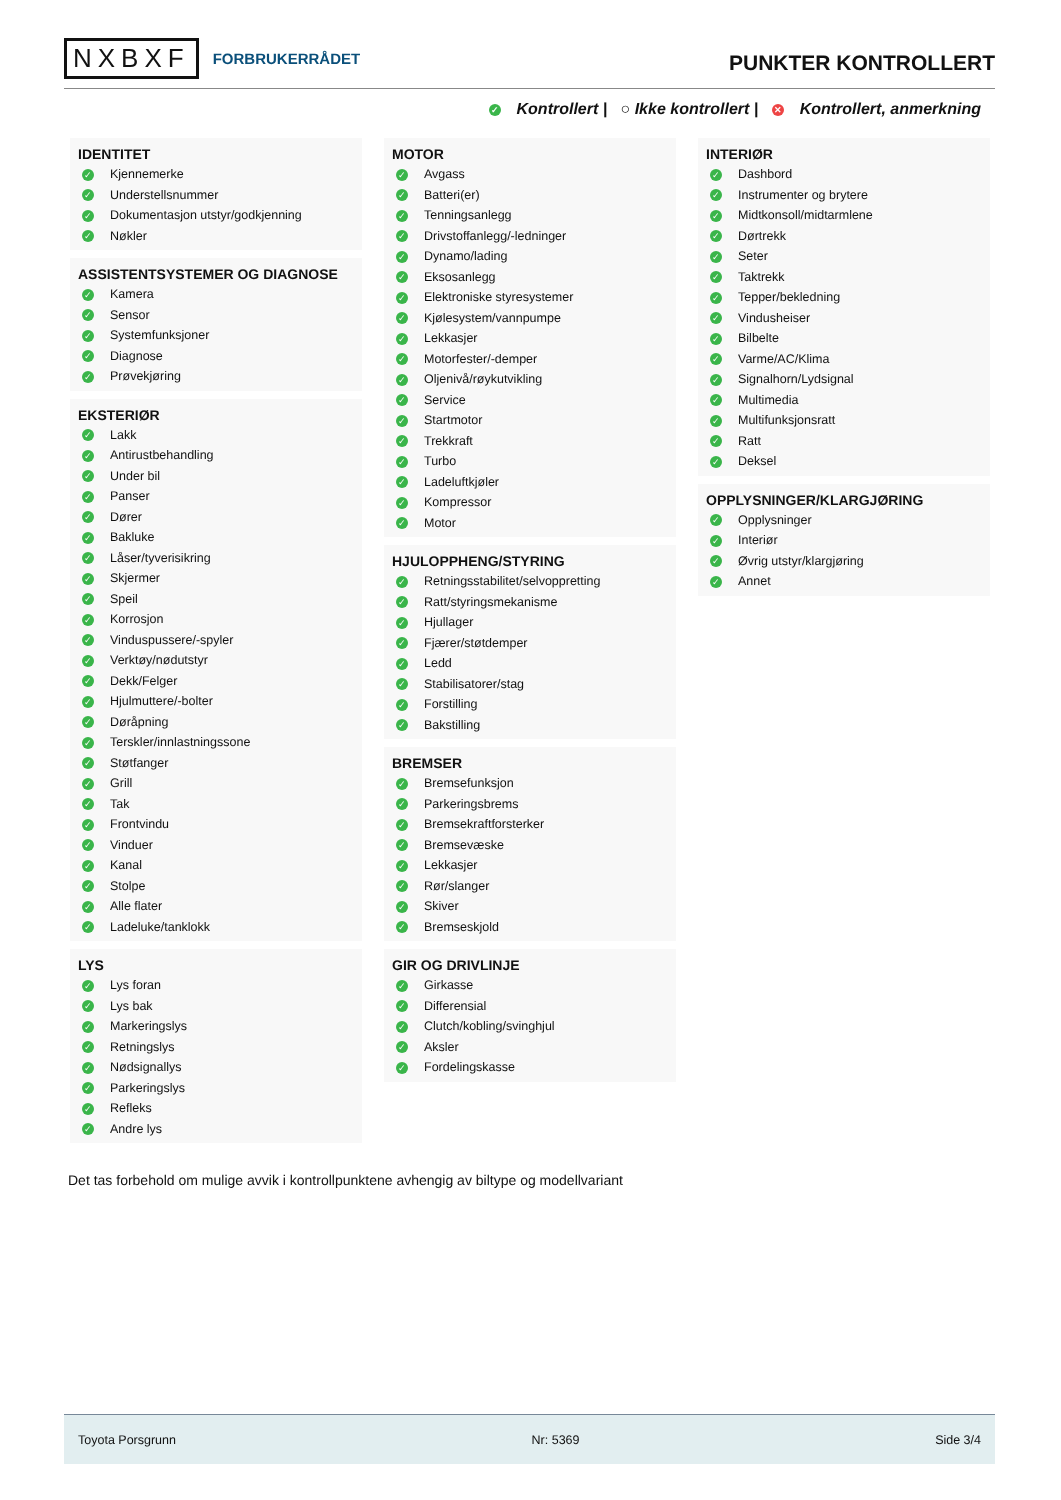NXBXF FORBRUKERRÅDET
PUNKTER KONTROLLERT
✓ Kontrollert | ○ Ikke kontrollert | ✕ Kontrollert, anmerkning
IDENTITET
✓ Kjennemerke
✓ Understellsnummer
✓ Dokumentasjon utstyr/godkjenning
✓ Nøkler
ASSISTENTSYSTEMER OG DIAGNOSE
✓ Kamera
✓ Sensor
✓ Systemfunksjoner
✓ Diagnose
✓ Prøvekjøring
EKSTERIØR
✓ Lakk
✓ Antirustbehandling
✓ Under bil
✓ Panser
✓ Dører
✓ Bakluke
✓ Låser/tyverisikring
✓ Skjermer
✓ Speil
✓ Korrosjon
✓ Vinduspussere/-spyler
✓ Verktøy/nødutstyr
✓ Dekk/Felger
✓ Hjulmuttere/-bolter
✓ Døråpning
✓ Terskler/innlastningssone
✓ Støtfanger
✓ Grill
✓ Tak
✓ Frontvindu
✓ Vinduer
✓ Kanal
✓ Stolpe
✓ Alle flater
✓ Ladeluke/tanklokk
LYS
✓ Lys foran
✓ Lys bak
✓ Markeringslys
✓ Retningslys
✓ Nødsignallys
✓ Parkeringslys
✓ Refleks
✓ Andre lys
MOTOR
✓ Avgass
✓ Batteri(er)
✓ Tenningsanlegg
✓ Drivstoffanlegg/-ledninger
✓ Dynamo/lading
✓ Eksosanlegg
✓ Elektroniske styresystemer
✓ Kjølesystem/vannpumpe
✓ Lekkasjer
✓ Motorfester/-demper
✓ Oljenivå/røykutvikling
✓ Service
✓ Startmotor
✓ Trekkraft
✓ Turbo
✓ Ladeluftkjøler
✓ Kompressor
✓ Motor
HJULOPPHENG/STYRING
✓ Retningsstabilitet/selvoppretting
✓ Ratt/styringsmekanisme
✓ Hjullager
✓ Fjærer/støtdemper
✓ Ledd
✓ Stabilisatorer/stag
✓ Forstilling
✓ Bakstilling
BREMSER
✓ Bremsefunksjon
✓ Parkeringsbrems
✓ Bremsekraftforsterker
✓ Bremsevæske
✓ Lekkasjer
✓ Rør/slanger
✓ Skiver
✓ Bremseskjold
GIR OG DRIVLINJE
✓ Girkasse
✓ Differensial
✓ Clutch/kobling/svinghjul
✓ Aksler
✓ Fordelingskasse
INTERIØR
✓ Dashbord
✓ Instrumenter og brytere
✓ Midtkonsoll/midtarmlene
✓ Dørtrekk
✓ Seter
✓ Taktrekk
✓ Tepper/bekledning
✓ Vindusheiser
✓ Bilbelte
✓ Varme/AC/Klima
✓ Signalhorn/Lydsignal
✓ Multimedia
✓ Multifunksjonsratt
✓ Ratt
✓ Deksel
OPPLYSNINGER/KLARGJØRING
✓ Opplysninger
✓ Interiør
✓ Øvrig utstyr/klargjøring
✓ Annet
Det tas forbehold om mulige avvik i kontrollpunktene avhengig av biltype og modellvariant
Toyota Porsgrunn Nr: 5369 Side 3/4